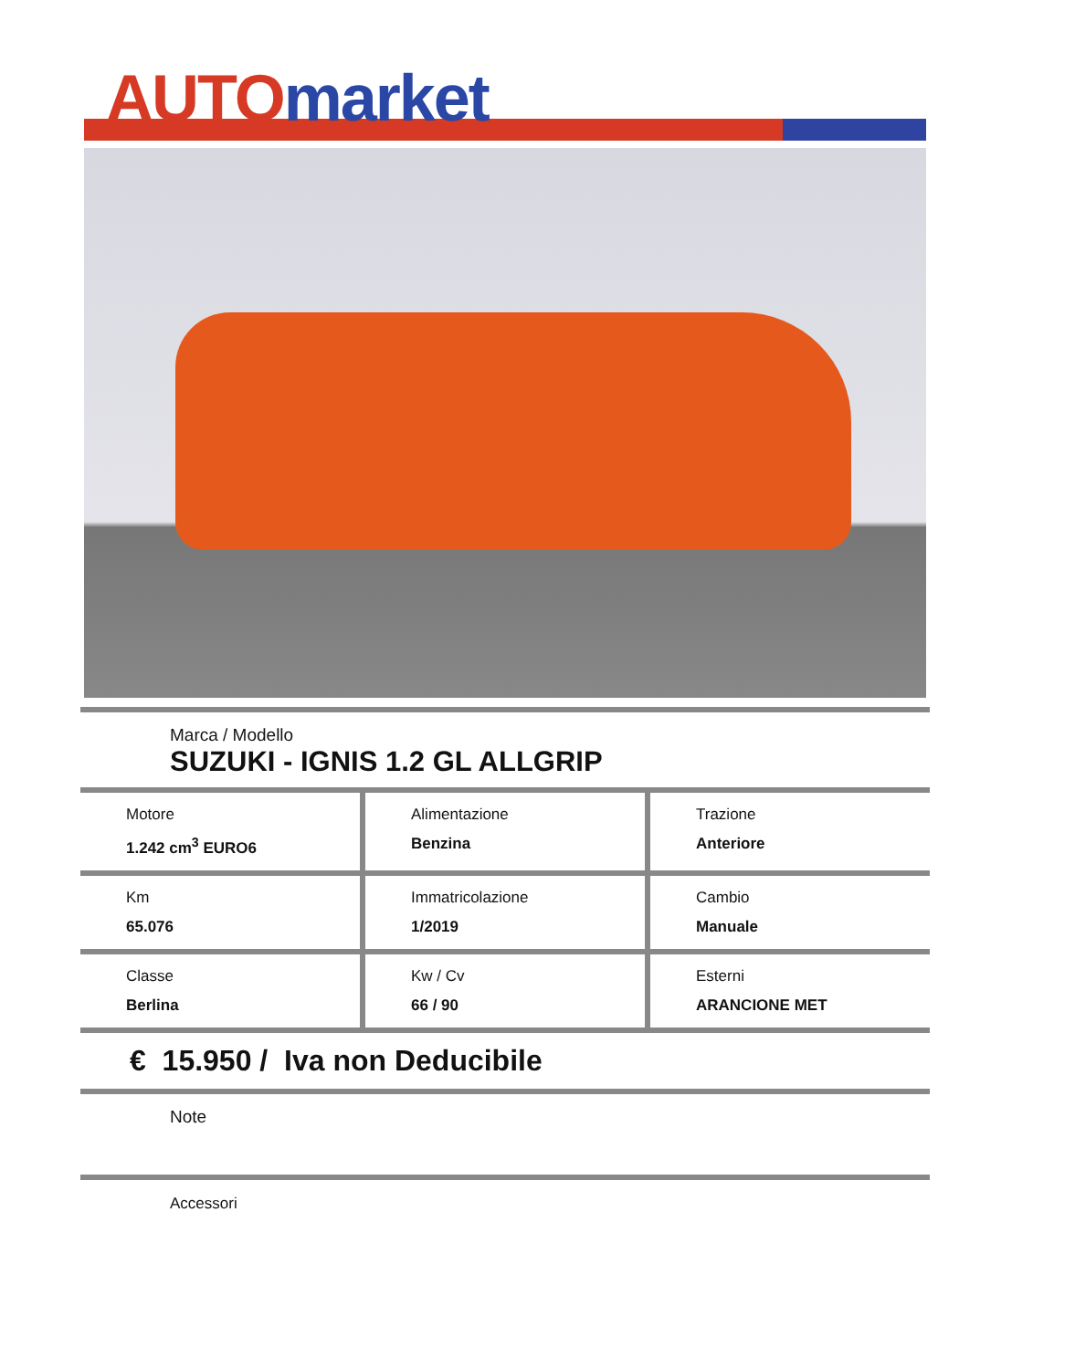AUTO market
Marca / Modello
SUZUKI - IGNIS 1.2 GL ALLGRIP
Motore
1.242 cm<sup>3</sup> EURO6
Alimentazione
Benzina
Trazione
Anteriore
Km
65.076
Immatricolazione
1/2019
Cambio
Manuale
Classe
Berlina
Kw / Cv
66 / 90
Esterni
ARANCIONE MET
€ 15.950 / Iva non Deducibile
Note
Accessori